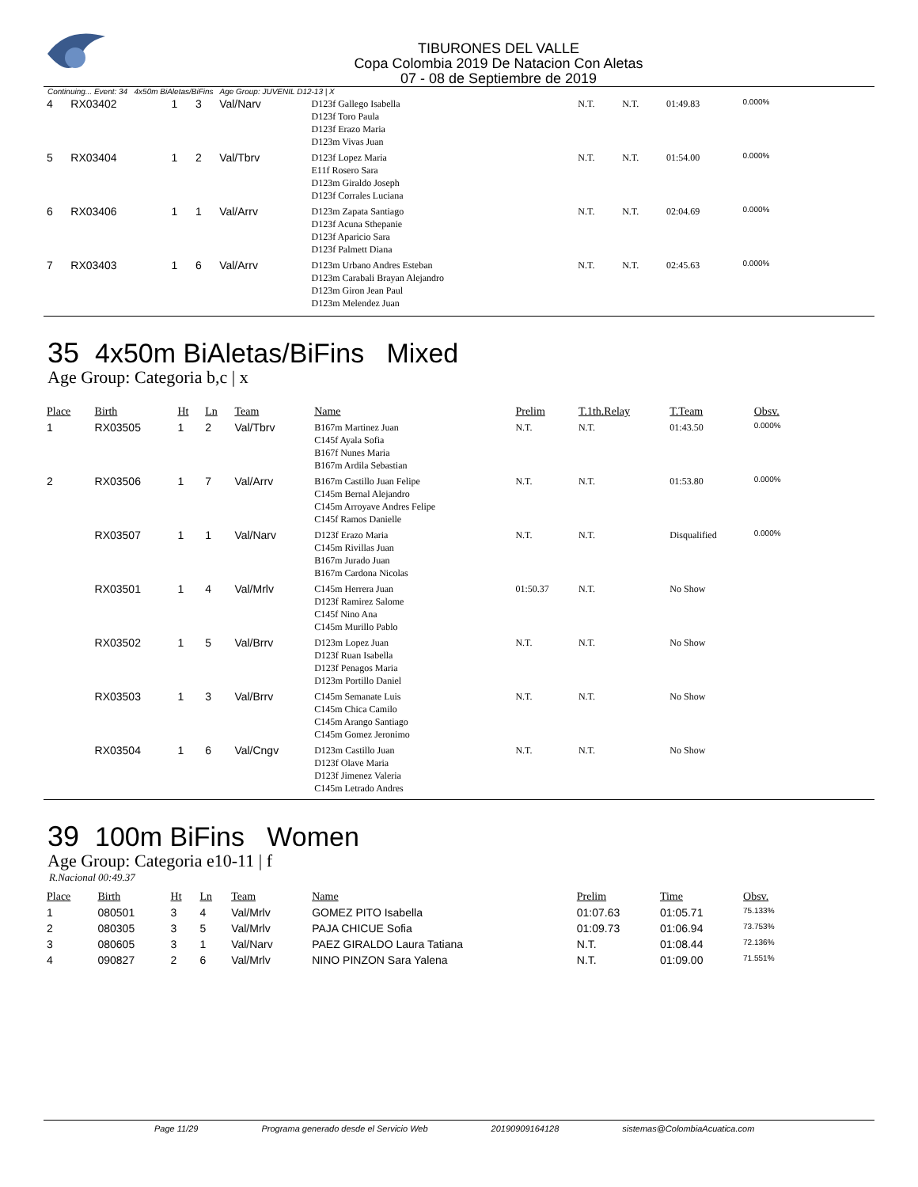TIBURONES DEL VALLE
Copa Colombia 2019 De Natacion Con Aletas
07 - 08 de Septiembre de 2019
Continuing... Event: 34 4x50m BiAletas/BiFins Age Group: JUVENIL D12-13 | X
| 4 | RX03402 | 1 | 3 | Val/Narv | D123f Gallego Isabella D123f Toro Paula D123f Erazo Maria D123m Vivas Juan | N.T. | N.T. | 01:49.83 | 0.000% |
| 5 | RX03404 | 1 | 2 | Val/Tbrv | D123f Lopez Maria E11f Rosero Sara D123m Giraldo Joseph D123f Corrales Luciana | N.T. | N.T. | 01:54.00 | 0.000% |
| 6 | RX03406 | 1 | 1 | Val/Arrv | D123m Zapata Santiago D123f Acuna Sthepanie D123f Aparicio Sara D123f Palmett Diana | N.T. | N.T. | 02:04.69 | 0.000% |
| 7 | RX03403 | 1 | 6 | Val/Arrv | D123m Urbano Andres Esteban D123m Carabali Brayan Alejandro D123m Giron Jean Paul D123m Melendez Juan | N.T. | N.T. | 02:45.63 | 0.000% |
35 4x50m BiAletas/BiFins Mixed
Age Group: Categoria b,c | x
| Place | Birth | Ht | Ln | Team | Name | Prelim | T.1th.Relay | T.Team | Obsv. |
| --- | --- | --- | --- | --- | --- | --- | --- | --- | --- |
| 1 | RX03505 | 1 | 2 | Val/Tbrv | B167m Martinez Juan C145f Ayala Sofia B167f Nunes Maria B167m Ardila Sebastian | N.T. | N.T. | 01:43.50 | 0.000% |
| 2 | RX03506 | 1 | 7 | Val/Arrv | B167m Castillo Juan Felipe C145m Bernal Alejandro C145m Arroyave Andres Felipe C145f Ramos Danielle | N.T. | N.T. | 01:53.80 | 0.000% |
| | RX03507 | 1 | 1 | Val/Narv | D123f Erazo Maria C145m Rivillas Juan B167m Jurado Juan B167m Cardona Nicolas | N.T. | N.T. | Disqualified | 0.000% |
| | RX03501 | 1 | 4 | Val/Mrlv | C145m Herrera Juan D123f Ramirez Salome C145f Nino Ana C145m Murillo Pablo | 01:50.37 | N.T. | No Show | |
| | RX03502 | 1 | 5 | Val/Brrv | D123m Lopez Juan D123f Ruan Isabella D123f Penagos Maria D123m Portillo Daniel | N.T. | N.T. | No Show | |
| | RX03503 | 1 | 3 | Val/Brrv | C145m Semanate Luis C145m Chica Camilo C145m Arango Santiago C145m Gomez Jeronimo | N.T. | N.T. | No Show | |
| | RX03504 | 1 | 6 | Val/Cngv | D123m Castillo Juan D123f Olave Maria D123f Jimenez Valeria C145m Letrado Andres | N.T. | N.T. | No Show | |
39 100m BiFins Women
Age Group: Categoria e10-11 | f
R.Nacional 00:49.37
| Place | Birth | Ht | Ln | Team | Name | Prelim | Time | Obsv. |
| --- | --- | --- | --- | --- | --- | --- | --- | --- |
| 1 | 080501 | 3 | 4 | Val/Mrlv | GOMEZ PITO Isabella | 01:07.63 | 01:05.71 | 75.133% |
| 2 | 080305 | 3 | 5 | Val/Mrlv | PAJA CHICUE Sofia | 01:09.73 | 01:06.94 | 73.753% |
| 3 | 080605 | 3 | 1 | Val/Narv | PAEZ GIRALDO Laura Tatiana | N.T. | 01:08.44 | 72.136% |
| 4 | 090827 | 2 | 6 | Val/Mrlv | NINO PINZON Sara Yalena | N.T. | 01:09.00 | 71.551% |
Page 11/29 Programa generado desde el Servicio Web 20190909164128 sistemas@ColombiaAcuatica.com